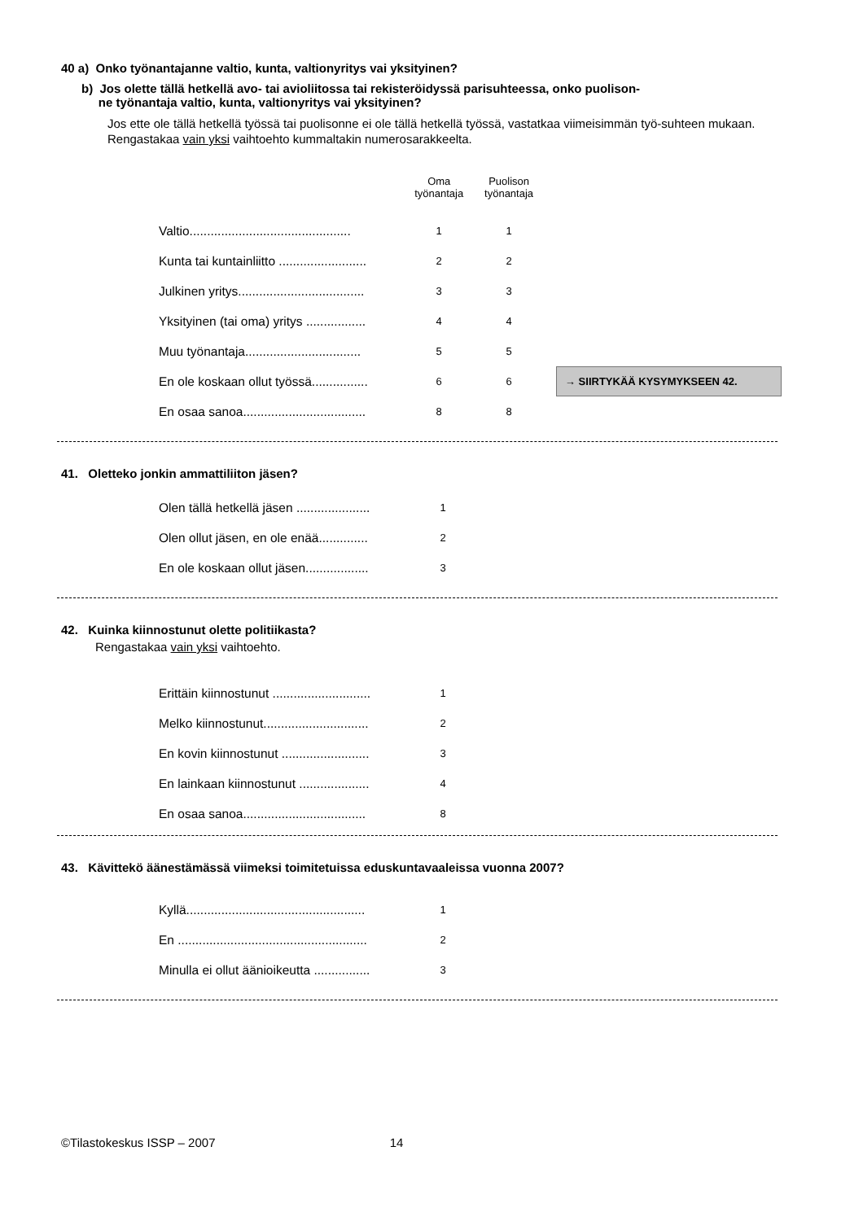40 a) Onko työnantajanne valtio, kunta, valtionyritys vai yksityinen?
b) Jos olette tällä hetkellä avo- tai avioliitossa tai rekisteröidyssä parisuhteessa, onko puolison-
ne työnantaja valtio, kunta, valtionyritys vai yksityinen?
Jos ette ole tällä hetkellä työssä tai puolisonne ei ole tällä hetkellä työssä, vastatkaa viimeisimmän työ-suhteen mukaan.
Rengastakaa vain yksi vaihtoehto kummaltakin numerosarakkeelta.
| | Oma työnantaja | Puolison työnantaja | |
| Valtio.............................................. | 1 | 1 | |
| Kunta tai kuntainliitto ......................... | 2 | 2 | |
| Julkinen yritys.................................... | 3 | 3 | |
| Yksityinen (tai oma) yritys ................. | 4 | 4 | |
| Muu työnantaja................................. | 5 | 5 | |
| En ole koskaan ollut työssä................ | 6 | 6 | → SIIRTYKÄÄ KYSYMYKSEEN 42. |
| En osaa sanoa................................... | 8 | 8 | |
41. Oletteko jonkin ammattiliiton jäsen?
| Olen tällä hetkellä jäsen ..................... | 1 |
| Olen ollut jäsen, en ole enää.............. | 2 |
| En ole koskaan ollut jäsen.................. | 3 |
42. Kuinka kiinnostunut olette politiikasta?
Rengastakaa vain yksi vaihtoehto.
| Erittäin kiinnostunut ............................ | 1 |
| Melko kiinnostunut.............................. | 2 |
| En kovin kiinnostunut ......................... | 3 |
| En lainkaan kiinnostunut .................... | 4 |
| En osaa sanoa................................... | 8 |
43. Kävittekö äänestämässä viimeksi toimitetuissa eduskuntavaaleissa vuonna 2007?
| Kyllä................................................... | 1 |
| En ...................................................... | 2 |
| Minulla ei ollut äänioikeutta ................ | 3 |
©Tilastokeskus ISSP – 2007 14